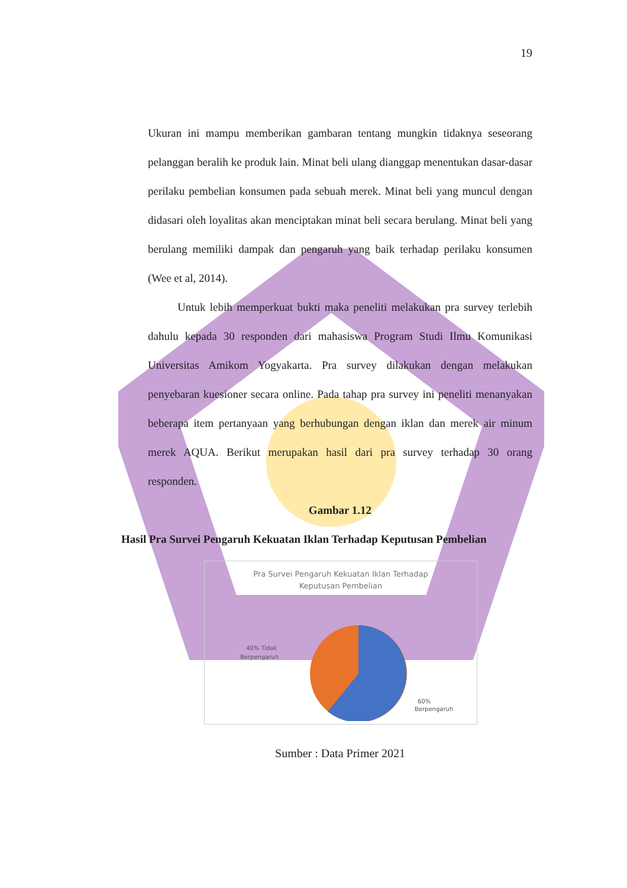19
Ukuran ini mampu memberikan gambaran tentang mungkin tidaknya seseorang pelanggan beralih ke produk lain. Minat beli ulang dianggap menentukan dasar-dasar perilaku pembelian konsumen pada sebuah merek. Minat beli yang muncul dengan didasari oleh loyalitas akan menciptakan minat beli secara berulang. Minat beli yang berulang memiliki dampak dan pengaruh yang baik terhadap perilaku konsumen (Wee et al, 2014).
Untuk lebih memperkuat bukti maka peneliti melakukan pra survey terlebih dahulu kepada 30 responden dari mahasiswa Program Studi Ilmu Komunikasi Universitas Amikom Yogyakarta. Pra survey dilakukan dengan melakukan penyebaran kuesioner secara online. Pada tahap pra survey ini peneliti menanyakan beberapa item pertanyaan yang berhubungan dengan iklan dan merek air minum merek AQUA. Berikut merupakan hasil dari pra survey terhadap 30 orang responden.
Gambar 1.12
Hasil Pra Survei Pengaruh Kekuatan Iklan Terhadap Keputusan Pembelian
Pra Survei Pengaruh Kekuatan Iklan Terhadap
Keputusan Pembelian
40% Tidak
Berpengaruh
60%
Berpengaruh
Sumber : Data Primer 2021